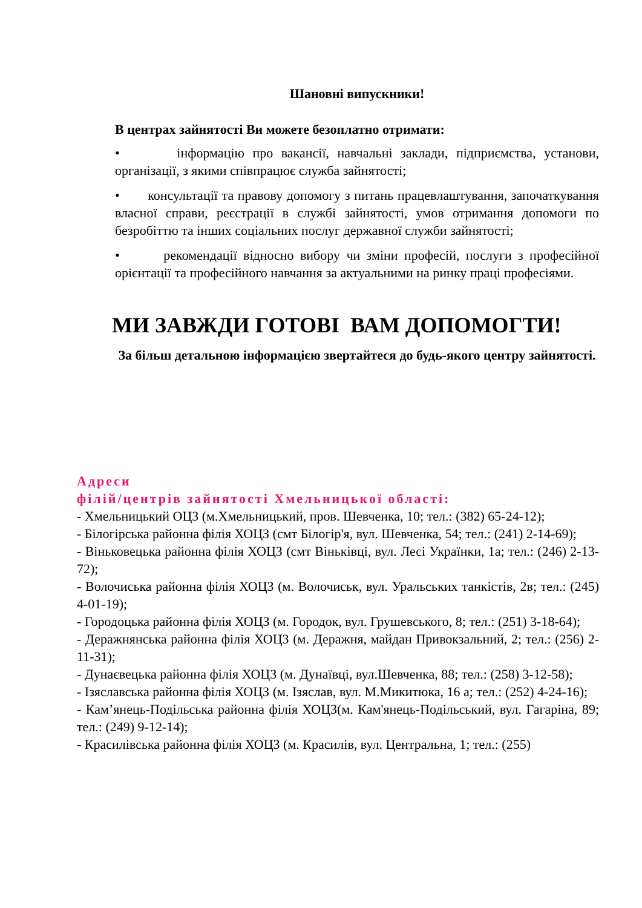Шановні випускники!
В центрах зайнятості Ви можете безоплатно отримати:
• інформацію про вакансії, навчальні заклади, підприємства, установи, організації, з якими співпрацює служба зайнятості;
• консультації та правову допомогу з питань працевлаштування, започаткування власної справи, реєстрації в службі зайнятості, умов отримання допомоги по безробіттю та інших соціальних послуг державної служби зайнятості;
• рекомендації відносно вибору чи зміни професій, послуги з професійної орієнтації та професійного навчання за актуальними на ринку праці професіями.
МИ ЗАВЖДИ ГОТОВІ ВАМ ДОПОМОГТИ!
За більш детальною інформацією звертайтеся до будь-якого центру зайнятості.
Адреси
філій/центрів зайнятості Хмельницької області:
- Хмельницький ОЦЗ (м.Хмельницький, пров. Шевченка, 10; тел.: (382) 65-24-12);
- Білогірська районна філія ХОЦЗ (смт Білогір'я, вул. Шевченка, 54; тел.: (241) 2-14-69);
- Віньковецька районна філія ХОЦЗ (смт Віньківці, вул. Лесі Українки, 1а; тел.: (246) 2-13-72);
- Волочиська районна філія ХОЦЗ (м. Волочиськ, вул. Уральських танкістів, 2в; тел.: (245) 4-01-19);
- Городоцька районна філія ХОЦЗ (м. Городок, вул. Грушевського, 8; тел.: (251) 3-18-64);
- Деражнянська районна філія ХОЦЗ (м. Деражня, майдан Привокзальний, 2; тел.: (256) 2-11-31);
- Дунаєвецька районна філія ХОЦЗ (м. Дунаївці, вул.Шевченка, 88; тел.: (258) 3-12-58);
- Ізяславська районна філія ХОЦЗ (м. Ізяслав, вул. М.Микитюка, 16 а; тел.: (252) 4-24-16);
- Кам’янець-Подільська районна філія ХОЦЗ(м. Кам'янець-Подільський, вул. Гагаріна, 89; тел.: (249) 9-12-14);
- Красилівська районна філія ХОЦЗ (м. Красилів, вул. Центральна, 1; тел.: (255)